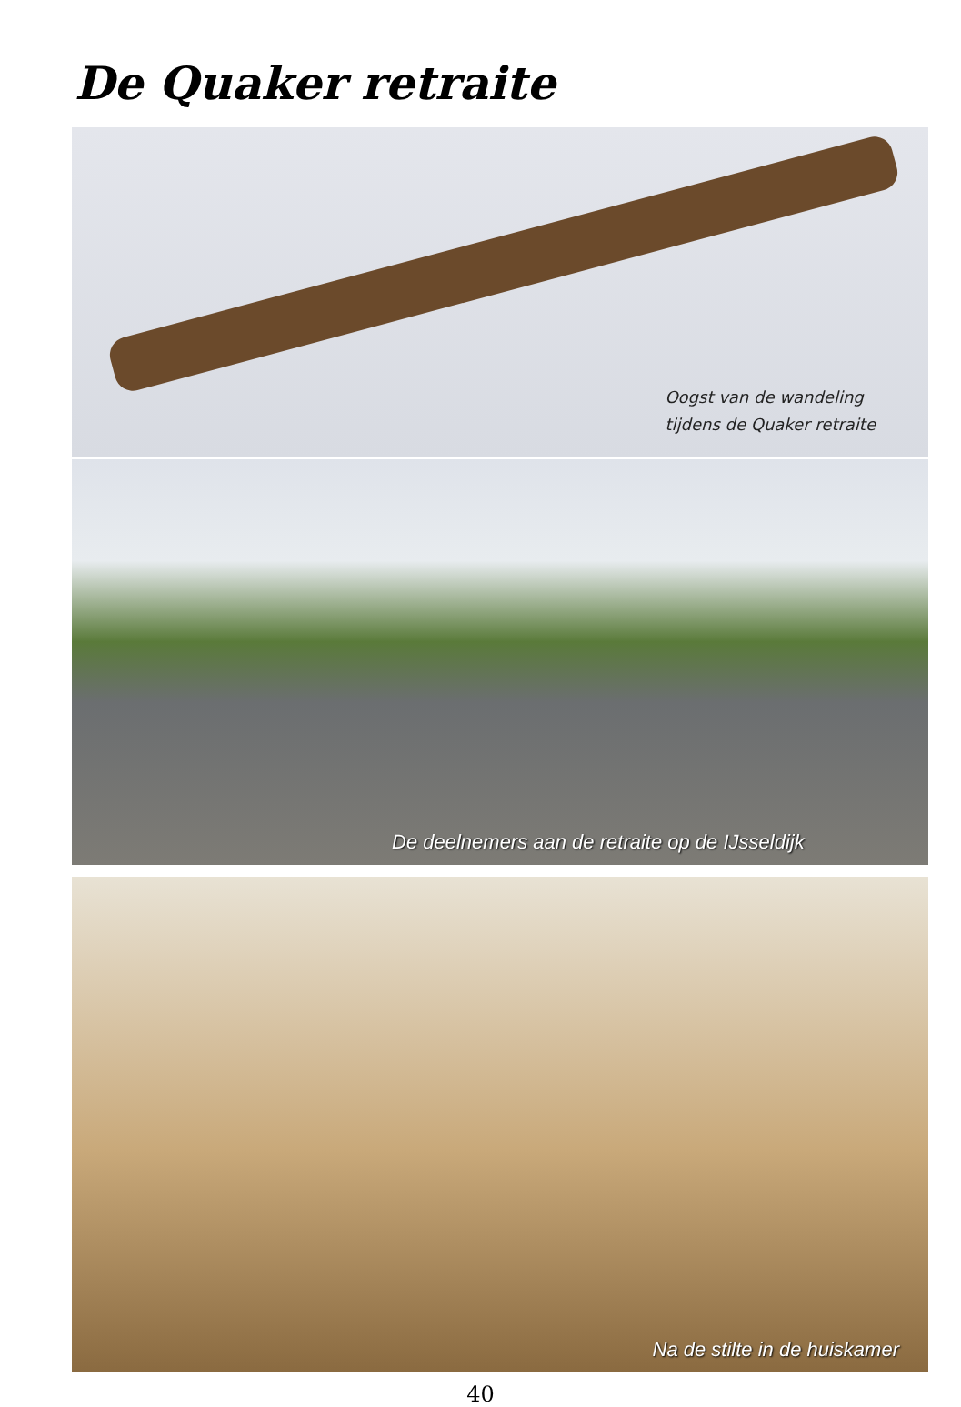De Quaker retraite
Oogst van de wandeling
tijdens de Quaker retraite
De deelnemers aan de retraite op de IJsseldijk
Na de stilte in de huiskamer
40